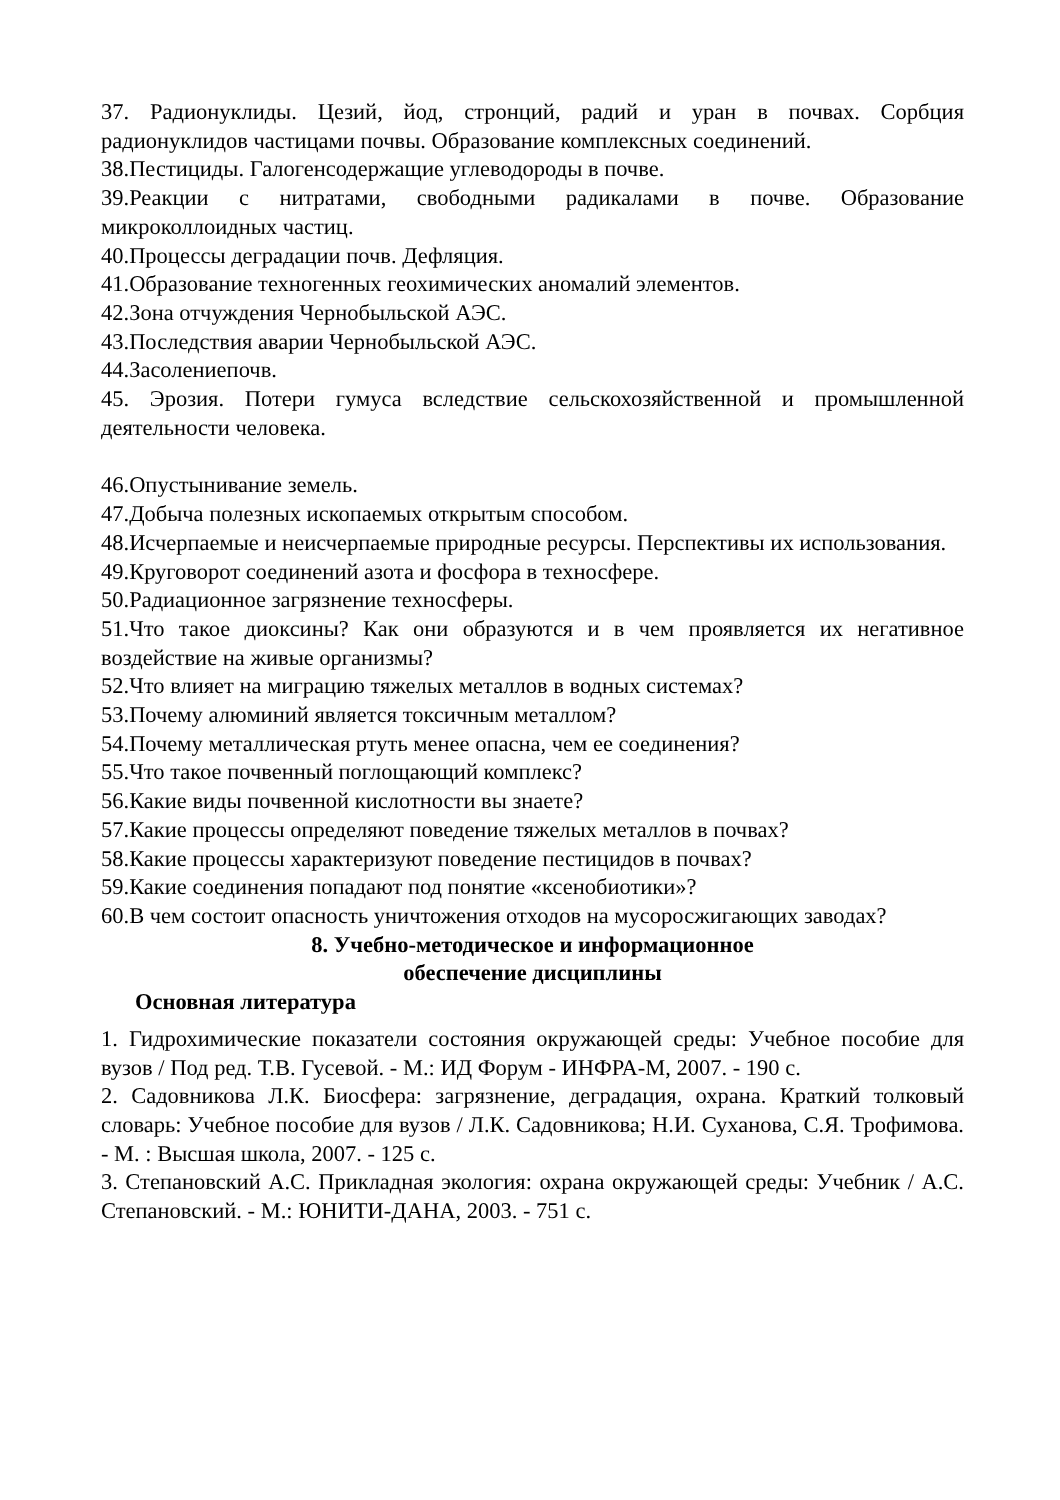37. Радионуклиды. Цезий, йод, стронций, радий и уран в почвах. Сорбция радионуклидов частицами почвы. Образование комплексных соединений.
38.Пестициды. Галогенсодержащие углеводороды в почве.
39.Реакции с нитратами, свободными радикалами в почве. Образование микроколлоидных частиц.
40.Процессы деградации почв. Дефляция.
41.Образование техногенных геохимических аномалий элементов.
42.Зона отчуждения Чернобыльской АЭС.
43.Последствия аварии Чернобыльской АЭС.
44.Засолениепочв.
45. Эрозия. Потери гумуса вследствие сельскохозяйственной и промышленной деятельности человека.
46.Опустынивание земель.
47.Добыча полезных ископаемых открытым способом.
48.Исчерпаемые и неисчерпаемые природные ресурсы. Перспективы их использования.
49.Круговорот соединений азота и фосфора в техносфере.
50.Радиационное загрязнение техносферы.
51.Что такое диоксины? Как они образуются и в чем проявляется их негативное воздействие на живые организмы?
52.Что влияет на миграцию тяжелых металлов в водных системах?
53.Почему алюминий является токсичным металлом?
54.Почему металлическая ртуть менее опасна, чем ее соединения?
55.Что такое почвенный поглощающий комплекс?
56.Какие виды почвенной кислотности вы знаете?
57.Какие процессы определяют поведение тяжелых металлов в почвах?
58.Какие процессы характеризуют поведение пестицидов в почвах?
59.Какие соединения попадают под понятие «ксенобиотики»?
60.В чем состоит опасность уничтожения отходов на мусоросжигающих заводах?
8. Учебно-методическое и информационное
обеспечение дисциплины
Основная литература
1. Гидрохимические показатели состояния окружающей среды: Учебное пособие для вузов / Под ред. Т.В. Гусевой. - М.: ИД Форум - ИНФРА-М, 2007. - 190 с.
2. Садовникова Л.К. Биосфера: загрязнение, деградация, охрана. Краткий толковый словарь: Учебное пособие для вузов / Л.К. Садовникова; Н.И. Суханова, С.Я. Трофимова. - М. : Высшая школа, 2007. - 125 с.
3. Степановский А.С. Прикладная экология: охрана окружающей среды: Учебник / А.С. Степановский. - М.: ЮНИТИ-ДАНА, 2003. - 751 с.